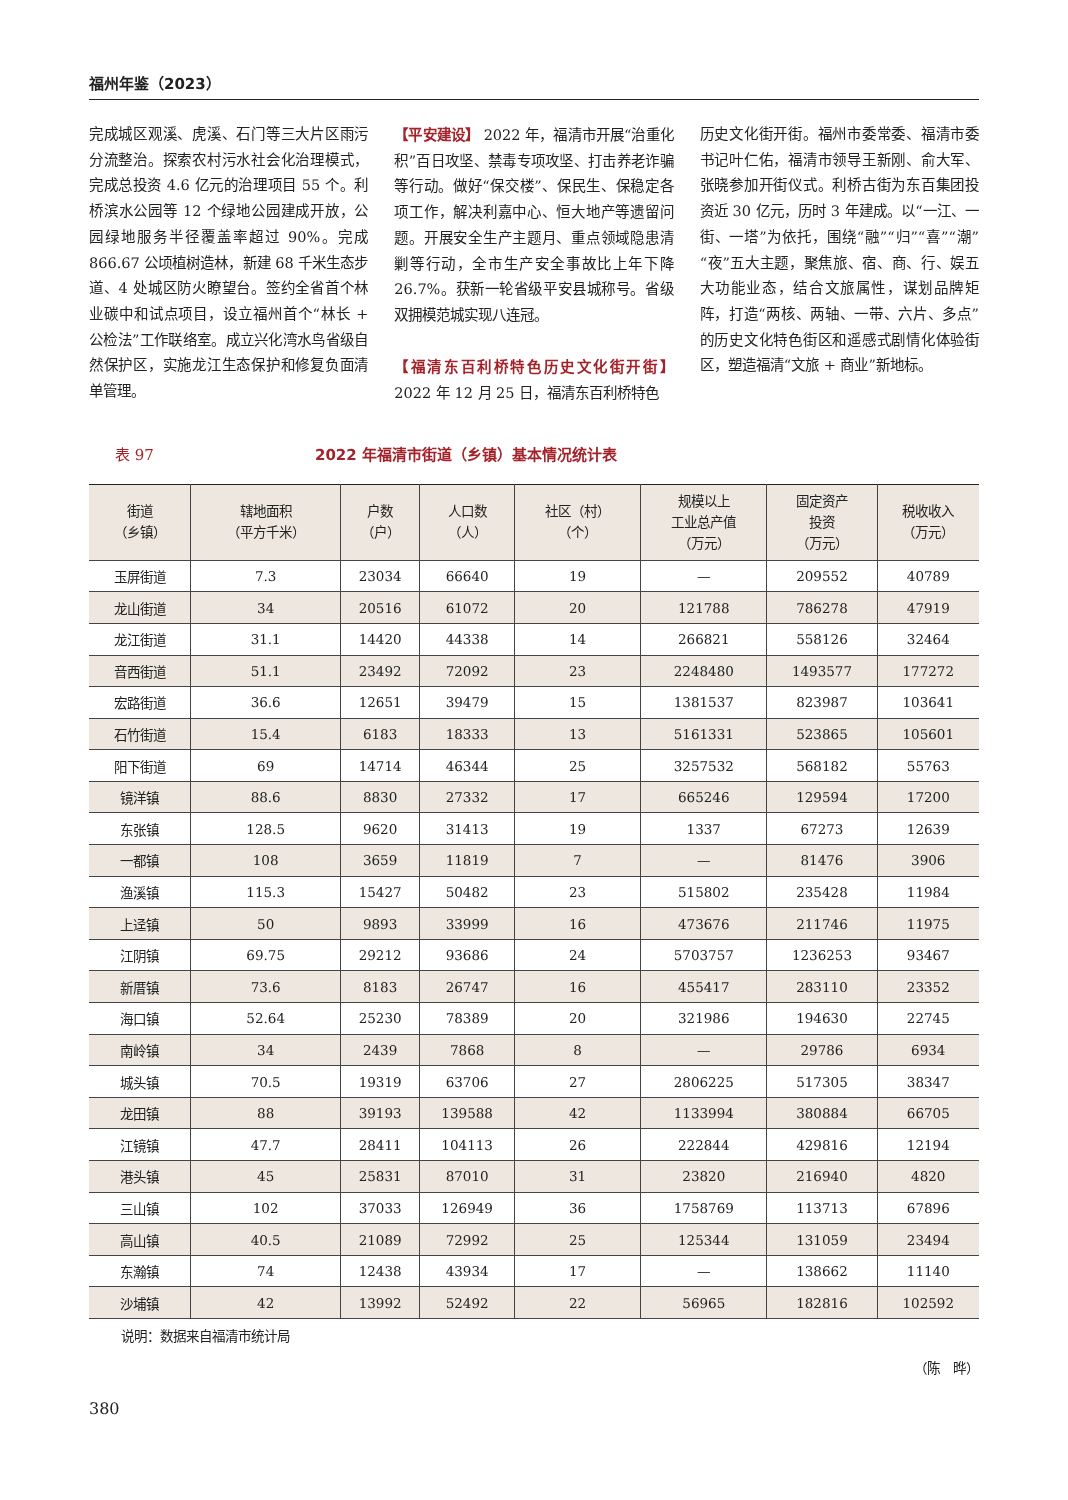福州年鉴（2023）
完成城区观溪、虎溪、石门等三大片区雨污分流整治。探索农村污水社会化治理模式，完成总投资 4.6 亿元的治理项目 55 个。利桥滨水公园等 12 个绿地公园建成开放，公园绿地服务半径覆盖率超过 90%。完成 866.67 公顷植树造林，新建 68 千米生态步道、4 处城区防火瞭望台。签约全省首个林业碳中和试点项目，设立福州首个“林长 + 公检法”工作联络室。成立兴化湾水鸟省级自然保护区，实施龙江生态保护和修复负面清单管理。
【平安建设】 2022 年，福清市开展“治重化积”百日攻坚、禁毒专项攻坚、打击养老诈骗等行动。做好“保交楼”、保民生、保稳定各项工作，解决利嘉中心、恒大地产等遗留问题。开展安全生产主题月、重点领域隐患清剿等行动，全市生产安全事故比上年下降 26.7%。获新一轮省级平安县城称号。省级双拥模范城实现八连冠。
【福清东百利桥特色历史文化街开街】 2022 年 12 月 25 日，福清东百利桥特色
历史文化街开街。福州市委常委、福清市委书记叶仁佑，福清市领导王新刚、俞大军、张晓参加开街仪式。利桥古街为东百集团投资近 30 亿元，历时 3 年建成。以“一江、一街、一塔”为依托，围绕“融”“归”“喜”“潮”“夜”五大主题，聚焦旅、宿、商、行、娱五大功能业态，结合文旅属性，谋划品牌矩阵，打造“两核、两轴、一带、六片、多点”的历史文化特色街区和遥感式剧情化体验街区，塑造福清“文旅 + 商业”新地标。
表 97 2022 年福清市街道（乡镇）基本情况统计表
| 街道 （乡镇） | 辖地面积 （平方千米） | 户数 （户） | 人口数 （人） | 社区（村） （个） | 规模以上 工业总产值 （万元） | 固定资产 投资 （万元） | 税收收入 （万元） |
| --- | --- | --- | --- | --- | --- | --- | --- |
| 玉屏街道 | 7.3 | 23034 | 66640 | 19 | — | 209552 | 40789 |
| 龙山街道 | 34 | 20516 | 61072 | 20 | 121788 | 786278 | 47919 |
| 龙江街道 | 31.1 | 14420 | 44338 | 14 | 266821 | 558126 | 32464 |
| 音西街道 | 51.1 | 23492 | 72092 | 23 | 2248480 | 1493577 | 177272 |
| 宏路街道 | 36.6 | 12651 | 39479 | 15 | 1381537 | 823987 | 103641 |
| 石竹街道 | 15.4 | 6183 | 18333 | 13 | 5161331 | 523865 | 105601 |
| 阳下街道 | 69 | 14714 | 46344 | 25 | 3257532 | 568182 | 55763 |
| 镜洋镇 | 88.6 | 8830 | 27332 | 17 | 665246 | 129594 | 17200 |
| 东张镇 | 128.5 | 9620 | 31413 | 19 | 1337 | 67273 | 12639 |
| 一都镇 | 108 | 3659 | 11819 | 7 | — | 81476 | 3906 |
| 渔溪镇 | 115.3 | 15427 | 50482 | 23 | 515802 | 235428 | 11984 |
| 上迳镇 | 50 | 9893 | 33999 | 16 | 473676 | 211746 | 11975 |
| 江阴镇 | 69.75 | 29212 | 93686 | 24 | 5703757 | 1236253 | 93467 |
| 新厝镇 | 73.6 | 8183 | 26747 | 16 | 455417 | 283110 | 23352 |
| 海口镇 | 52.64 | 25230 | 78389 | 20 | 321986 | 194630 | 22745 |
| 南岭镇 | 34 | 2439 | 7868 | 8 | — | 29786 | 6934 |
| 城头镇 | 70.5 | 19319 | 63706 | 27 | 2806225 | 517305 | 38347 |
| 龙田镇 | 88 | 39193 | 139588 | 42 | 1133994 | 380884 | 66705 |
| 江镜镇 | 47.7 | 28411 | 104113 | 26 | 222844 | 429816 | 12194 |
| 港头镇 | 45 | 25831 | 87010 | 31 | 23820 | 216940 | 4820 |
| 三山镇 | 102 | 37033 | 126949 | 36 | 1758769 | 113713 | 67896 |
| 高山镇 | 40.5 | 21089 | 72992 | 25 | 125344 | 131059 | 23494 |
| 东瀚镇 | 74 | 12438 | 43934 | 17 | — | 138662 | 11140 |
| 沙埔镇 | 42 | 13992 | 52492 | 22 | 56965 | 182816 | 102592 |
说明：数据来自福清市统计局
（陈　晔）
380